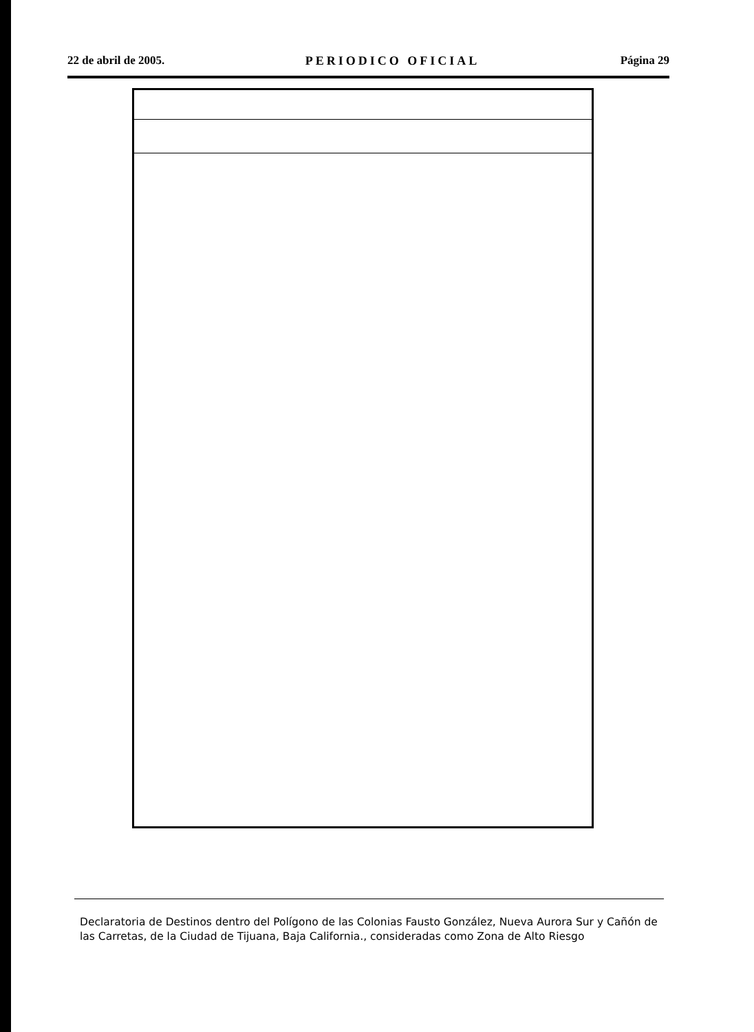22 de abril de 2005. PERIODICO OFICIAL Página 29
Declaratoria de Destinos dentro del Polígono de las Colonias Fausto González, Nueva Aurora Sur y Cañón de las Carretas, de la Ciudad de Tijuana, Baja California., consideradas como Zona de Alto Riesgo